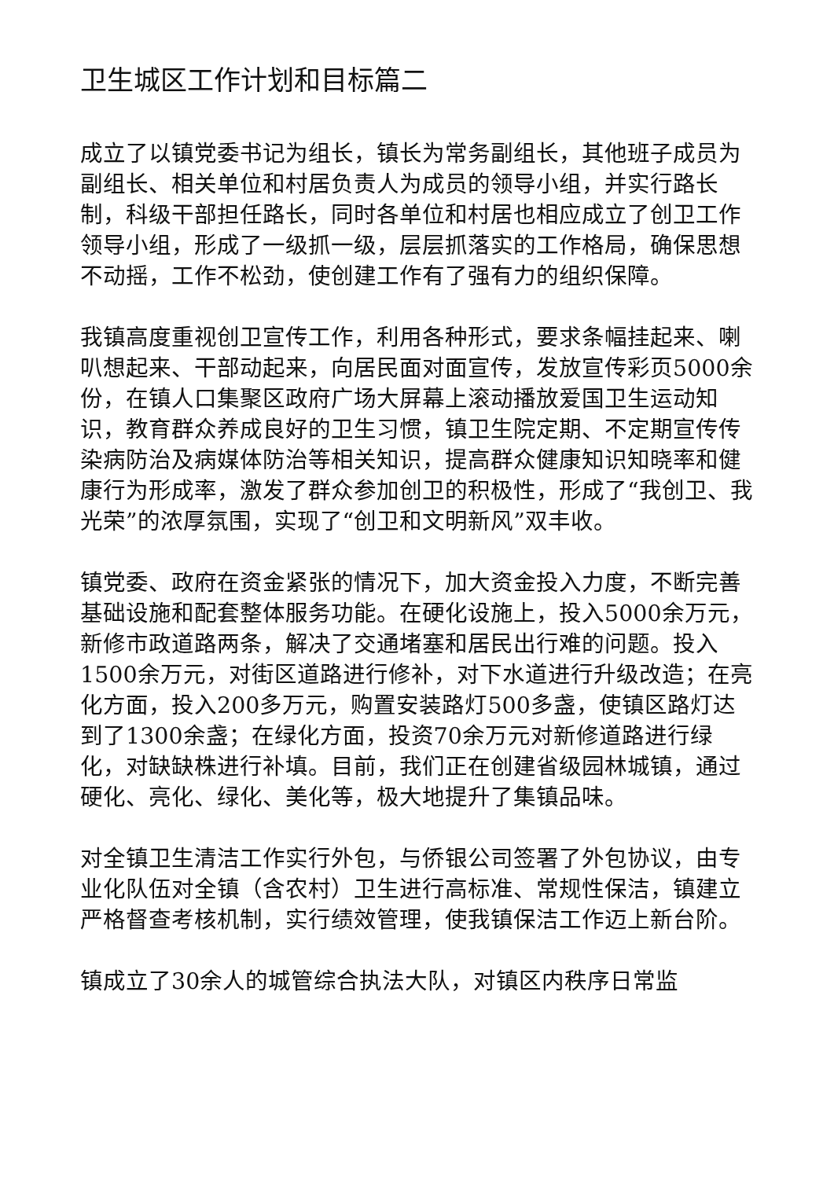卫生城区工作计划和目标篇二
成立了以镇党委书记为组长，镇长为常务副组长，其他班子成员为副组长、相关单位和村居负责人为成员的领导小组，并实行路长制，科级干部担任路长，同时各单位和村居也相应成立了创卫工作领导小组，形成了一级抓一级，层层抓落实的工作格局，确保思想不动摇，工作不松劲，使创建工作有了强有力的组织保障。
我镇高度重视创卫宣传工作，利用各种形式，要求条幅挂起来、喇叭想起来、干部动起来，向居民面对面宣传，发放宣传彩页5000余份，在镇人口集聚区政府广场大屏幕上滚动播放爱国卫生运动知识，教育群众养成良好的卫生习惯，镇卫生院定期、不定期宣传传染病防治及病媒体防治等相关知识，提高群众健康知识知晓率和健康行为形成率，激发了群众参加创卫的积极性，形成了“我创卫、我光荣”的浓厚氛围，实现了“创卫和文明新风”双丰收。
镇党委、政府在资金紧张的情况下，加大资金投入力度，不断完善基础设施和配套整体服务功能。在硬化设施上，投入5000余万元，新修市政道路两条，解决了交通堵塞和居民出行难的问题。投入1500余万元，对街区道路进行修补，对下水道进行升级改造；在亮化方面，投入200多万元，购置安装路灯500多盏，使镇区路灯达到了1300余盏；在绿化方面，投资70余万元对新修道路进行绿化，对缺缺株进行补填。目前，我们正在创建省级园林城镇，通过硬化、亮化、绿化、美化等，极大地提升了集镇品味。
对全镇卫生清洁工作实行外包，与侨银公司签署了外包协议，由专业化队伍对全镇（含农村）卫生进行高标准、常规性保洁，镇建立严格督查考核机制，实行绩效管理，使我镇保洁工作迈上新台阶。
镇成立了30余人的城管综合执法大队，对镇区内秩序日常监